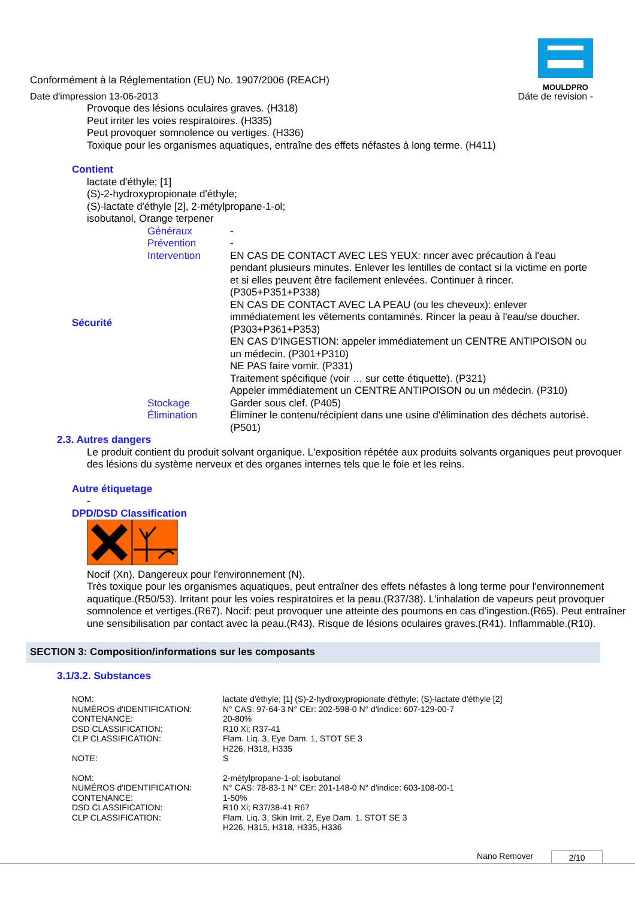MOULDPRO
Conformément à la Réglementation (EU) No. 1907/2006 (REACH)
Date d'impression 13-06-2013 Dáte de revision -
Provoque des lésions oculaires graves. (H318)
Peut irriter les voies respiratoires. (H335)
Peut provoquer somnolence ou vertiges. (H336)
Toxique pour les organismes aquatiques, entraîne des effets néfastes à long terme. (H411)
Contient
lactate d'éthyle; [1]
(S)-2-hydroxypropionate d'éthyle;
(S)-lactate d'éthyle [2], 2-métylpropane-1-ol;
isobutanol, Orange terpener
| | Généraux | - |
| | Prévention | - |
| Sécurité | Intervention | EN CAS DE CONTACT AVEC LES YEUX: rincer avec précaution à l'eau pendant plusieurs minutes. Enlever les lentilles de contact si la victime en porte et si elles peuvent être facilement enlevées. Continuer à rincer. (P305+P351+P338) EN CAS DE CONTACT AVEC LA PEAU (ou les cheveux): enlever immédiatement les vêtements contaminés. Rincer la peau à l'eau/se doucher. (P303+P361+P353) EN CAS D'INGESTION: appeler immédiatement un CENTRE ANTIPOISON ou un médecin. (P301+P310) NE PAS faire vomir. (P331) Traitement spécifique (voir … sur cette étiquette). (P321) Appeler immédiatement un CENTRE ANTIPOISON ou un médecin. (P310) |
| | Stockage | Garder sous clef. (P405) |
| | Élimination | Éliminer le contenu/récipient dans une usine d'élimination des déchets autorisé. (P501) |
2.3. Autres dangers
Le produit contient du produit solvant organique. L'exposition répétée aux produits solvants organiques peut provoquer des lésions du système nerveux et des organes internes tels que le foie et les reins.
Autre étiquetage
-
DPD/DSD Classification
Nocif (Xn). Dangereux pour l'environnement (N).
Très toxique pour les organismes aquatiques, peut entraîner des effets néfastes à long terme pour l'environnement aquatique.(R50/53). Irritant pour les voies respiratoires et la peau.(R37/38). L'inhalation de vapeurs peut provoquer somnolence et vertiges.(R67). Nocif: peut provoquer une atteinte des poumons en cas d’ingestion.(R65). Peut entraîner une sensibilisation par contact avec la peau.(R43). Risque de lésions oculaires graves.(R41). Inflammable.(R10).
SECTION 3: Composition/informations sur les composants
3.1/3.2. Substances
| NOM: | lactate d'éthyle; [1] (S)-2-hydroxypropionate d'éthyle; (S)-lactate d'éthyle [2] |
| NUMÉROS d'IDENTIFICATION: | N° CAS: 97-64-3 N° CEr: 202-598-0 N° d'indice: 607-129-00-7 |
| CONTENANCE: | 20-80% |
| DSD CLASSIFICATION: | R10 Xi; R37-41 |
| CLP CLASSIFICATION: | Flam. Liq. 3, Eye Dam. 1, STOT SE 3 H226, H318, H335 |
| NOTE: | S |
| NOM: | 2-métylpropane-1-ol; isobutanol |
| NUMÉROS d'IDENTIFICATION: | N° CAS: 78-83-1 N° CEr: 201-148-0 N° d'indice: 603-108-00-1 |
| CONTENANCE: | 1-50% |
| DSD CLASSIFICATION: | R10 Xi; R37/38-41 R67 |
| CLP CLASSIFICATION: | Flam. Liq. 3, Skin Irrit. 2, Eye Dam. 1, STOT SE 3 H226, H315, H318, H335, H336 |
Nano Remover 2/10